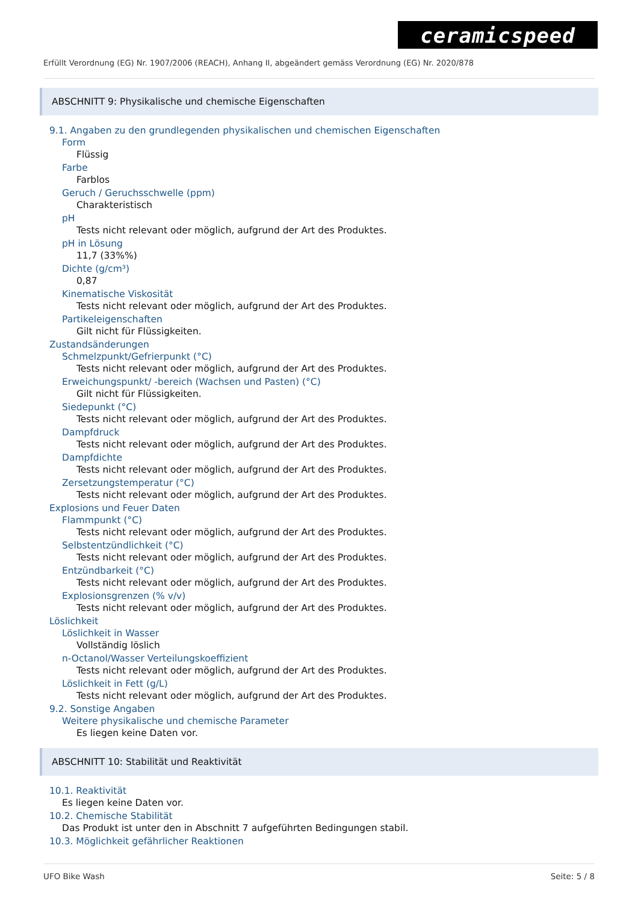ceramicspeed
Erfüllt Verordnung (EG) Nr. 1907/2006 (REACH), Anhang II, abgeändert gemäss Verordnung (EG) Nr. 2020/878
ABSCHNITT 9: Physikalische und chemische Eigenschaften
9.1. Angaben zu den grundlegenden physikalischen und chemischen Eigenschaften
Form
Flüssig
Farbe
Farblos
Geruch / Geruchsschwelle (ppm)
Charakteristisch
pH
Tests nicht relevant oder möglich, aufgrund der Art des Produktes.
pH in Lösung
11,7 (33%%)
Dichte (g/cm³)
0,87
Kinematische Viskosität
Tests nicht relevant oder möglich, aufgrund der Art des Produktes.
Partikeleigenschaften
Gilt nicht für Flüssigkeiten.
Zustandsänderungen
Schmelzpunkt/Gefrierpunkt (°C)
Tests nicht relevant oder möglich, aufgrund der Art des Produktes.
Erweichungspunkt/ -bereich (Wachsen und Pasten) (°C)
Gilt nicht für Flüssigkeiten.
Siedepunkt (°C)
Tests nicht relevant oder möglich, aufgrund der Art des Produktes.
Dampfdruck
Tests nicht relevant oder möglich, aufgrund der Art des Produktes.
Dampfdichte
Tests nicht relevant oder möglich, aufgrund der Art des Produktes.
Zersetzungstemperatur (°C)
Tests nicht relevant oder möglich, aufgrund der Art des Produktes.
Explosions und Feuer Daten
Flammpunkt (°C)
Tests nicht relevant oder möglich, aufgrund der Art des Produktes.
Selbstentzündlichkeit (°C)
Tests nicht relevant oder möglich, aufgrund der Art des Produktes.
Entzündbarkeit (°C)
Tests nicht relevant oder möglich, aufgrund der Art des Produktes.
Explosionsgrenzen (% v/v)
Tests nicht relevant oder möglich, aufgrund der Art des Produktes.
Löslichkeit
Löslichkeit in Wasser
Vollständig löslich
n-Octanol/Wasser Verteilungskoeffizient
Tests nicht relevant oder möglich, aufgrund der Art des Produktes.
Löslichkeit in Fett (g/L)
Tests nicht relevant oder möglich, aufgrund der Art des Produktes.
9.2. Sonstige Angaben
Weitere physikalische und chemische Parameter
Es liegen keine Daten vor.
ABSCHNITT 10: Stabilität und Reaktivität
10.1. Reaktivität
Es liegen keine Daten vor.
10.2. Chemische Stabilität
Das Produkt ist unter den in Abschnitt 7 aufgeführten Bedingungen stabil.
10.3. Möglichkeit gefährlicher Reaktionen
UFO Bike Wash Seite: 5 / 8